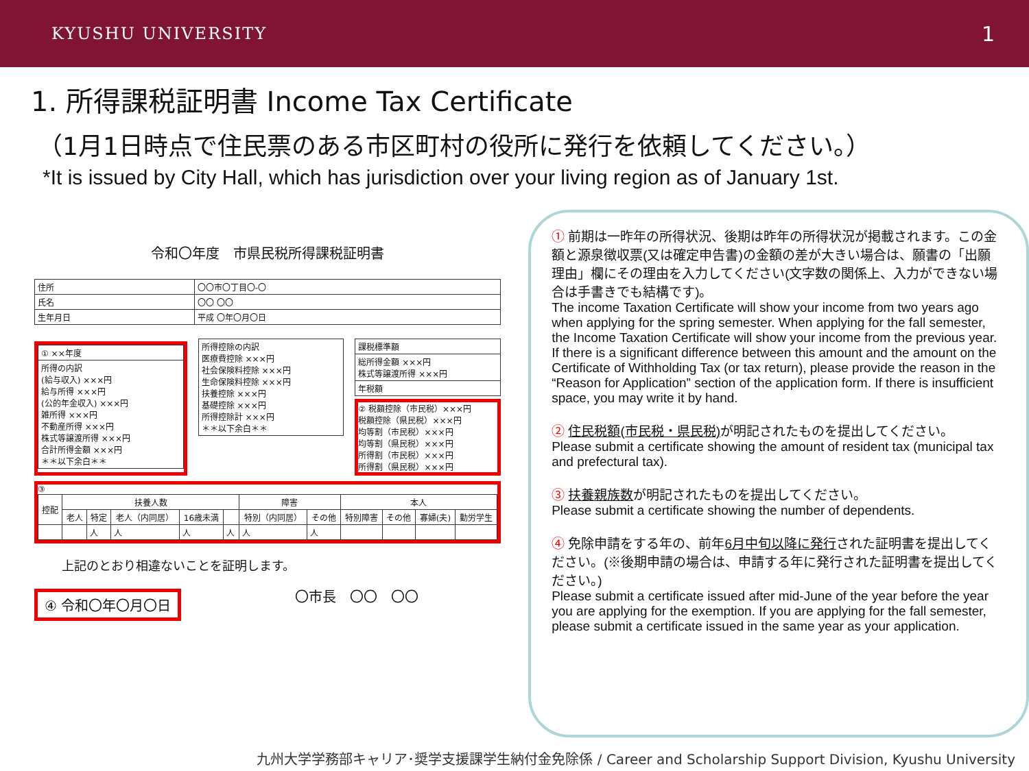KYUSHU UNIVERSITY
1
1. 所得課税証明書 Income Tax Certificate
（1月1日時点で住民票のある市区町村の役所に発行を依頼してください。）
*It is issued by City Hall, which has jurisdiction over your living region as of January 1st.
令和〇年度　市県民税所得課税証明書
| 住所 | 〇〇市〇丁目〇-〇 |
| 氏名 | 〇〇 〇〇 |
| 生年月日 | 平成 〇年〇月〇日 |
| ① ××年度 |
| 所得の内訳 (給与収入) ×××円 給与所得 ×××円 (公的年金収入) ×××円 雑所得 ×××円 不動産所得 ×××円 株式等譲渡所得 ×××円 合計所得金額 ×××円 ＊＊以下余白＊＊ |
| 所得控除の内訳 医療費控除 ×××円 社会保険料控除 ×××円 生命保険料控除 ×××円 扶養控除 ×××円 基礎控除 ×××円 所得控除計 ×××円 ＊＊以下余白＊＊ |
| 課税標準額 |
| 総所得金額 ×××円 株式等譲渡所得 ×××円 |
| 年税額 |
② 税額控除（市民税）×××円
税額控除（県民税）×××円
均等割（市民税）×××円
均等割（県民税）×××円
所得割（市民税）×××円
所得割（県民税）×××円
③
| 控配 | 扶養人数 | | | | | 障害 | | 本人 | | | |
| --- | --- | --- | --- | --- | --- | --- | --- | --- | --- | --- | --- |
| | 老人 | 特定 | 老人（内同居） | 16歳未満 | | 特別（内同居） | その他 | 特別障害 | その他 | 寡婦(夫) | 勤労学生 |
| | | 人 | 人 | 人 | 人 | 人 | 人 | | | | |
上記のとおり相違ないことを証明します。
④ 令和〇年〇月〇日 〇市長　〇〇　〇〇
① 前期は一昨年の所得状況、後期は昨年の所得状況が掲載されます。この金額と源泉徴収票(又は確定申告書)の金額の差が大きい場合は、願書の「出願理由」欄にその理由を入力してください(文字数の関係上、入力ができない場合は手書きでも結構です)。
The income Taxation Certificate will show your income from two years ago when applying for the spring semester. When applying for the fall semester, the Income Taxation Certificate will show your income from the previous year. If there is a significant difference between this amount and the amount on the Certificate of Withholding Tax (or tax return), please provide the reason in the “Reason for Application” section of the application form. If there is insufficient space, you may write it by hand.
② 住民税額(市民税・県民税) が明記されたものを提出してください。
Please submit a certificate showing the amount of resident tax (municipal tax and prefectural tax).
③ 扶養親族数が明記されたものを提出してください。
Please submit a certificate showing the number of dependents.
④ 免除申請をする年の、前年6月中旬以降に発行された証明書を提出してください。(※後期申請の場合は、申請する年に発行された証明書を提出してください。)
Please submit a certificate issued after mid-June of the year before the year you are applying for the exemption. If you are applying for the fall semester, please submit a certificate issued in the same year as your application.
九州大学学務部キャリア･奨学支援課学生納付金免除係 / Career and Scholarship Support Division, Kyushu University